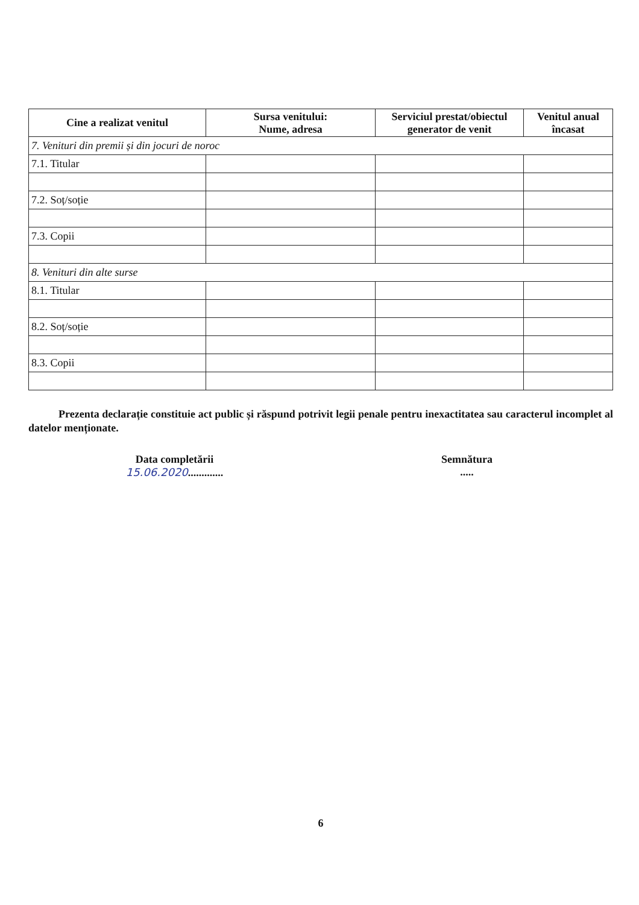| Cine a realizat venitul | Sursa venitului: Nume, adresa | Serviciul prestat/obiectul generator de venit | Venitul anual încasat |
| --- | --- | --- | --- |
| 7. Venituri din premii și din jocuri de noroc | | | |
| 7.1. Titular | | | |
| 7.2. Soț/soție | | | |
| 7.3. Copii | | | |
| 8. Venituri din alte surse | | | |
| 8.1. Titular | | | |
| 8.2. Soț/soție | | | |
| 8.3. Copii | | | |
Prezenta declarație constituie act public și răspund potrivit legii penale pentru inexactitatea sau caracterul incomplet al datelor menționate.
Data completării
15.06.2020.............
Semnătura
.....
6